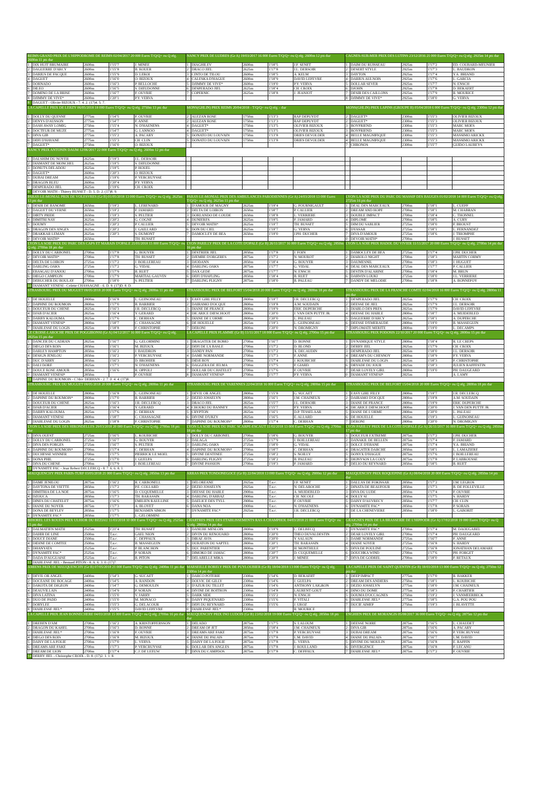| REIMS GRAND PRIX DE L'HIPPODROME DE REIMS 02/04/2017 20 000 Euros T/Q/Q+ ou Q rég. 2600m 11 pts dur | | | | | NANCY PRIX DE LUDRES (Gr A) 19/03/2017 16 000 Euros T/Q/Q+ ou Q rég. 2600m 12 pts dur | | | | | CAGNES-SUR-MER PRIX DES LUTINS 23/12/2016 21 000 Euros T/Q/Q+ ou Q rég. 2925m 14 pts dur | | | | |
| 1 | DIX HUIT BRUMAIRE | 2600m | 1'15"7 | J. MINEE | 1 | DIAGHILEV | 2600m | 1'18"5 | J.F. SENET | 1 | DAIM DU RUISSEAU | 2925m | 1'17"2 | ED. COUBARD-MEUNIER |
| 2 | DAGUERRE D'ARCY | 2600m | 1'15"8 | B. ROUER | 2 | DRACO JIEL | 2625m | 1'17"8 | J.L. DERSOIR | 2 | DESERT STYLE | 2925m | 1'17"3 | L. BAUDRON |
| 3 | DARIUS DE FACQUE | 2600m | 1'15"9 | D. LEROI | 3 | CINTO DE TILOU | 2600m | 1'18"5 | A. KELM | 3 | DAYTON | 2925m | 1'17"4 | Y.A. BRIAND |
| 4 | DAGUET | 2600m | 1'16"0 | O. BIZOUX | 4 | CALESKA D'HAGUE | 2600m | 1'18"9 | DAVID LEFEVRE | 4 | DARIUS AULNOIS | 2925m | 1'17"6 | L. GARCIA |
| 5 | DORNADO | 2600m | 1'16"3 | P. BELLOCHE | 5 | DJIMMY DE VIVE* | 2600m | 1'19"0 | P.Y. VERVA | 5 | DOLLAR SEVER | 2925m | 1'17"7 | N. ENSCH |
| 6 | DILEO | 2600m | 1'16"5 | S. DIEUDONNE | 6 | DESPERADO JIEL | 2625m | 1'18"4 | CH. CROIX | 6 | DJOHN | 2925m | 1'17"8 | D. BEKAERT |
| 7 | DOMINO DE LA BRISE | 2600m | 1'16"7 | F. OUVRIE | 7 | COPERNIC | 2625m | 1'18"8 | J. JEANJOT | 7 | DESIR DES CAILLONS | 2925m | 1'17"9 | R. MOURICE |
| 8 | DJIMMY DE VIVE* | 2600m | 1'20"1 | P.Y. VERVA | | | | | | 8 | DJIMMY DE VIVE* | 2925m | 1'18"0 | G. VERVA |
| 8 | DAGUET - Olivier BIZOUX - 7. 4. 2. (17)4. 5. 7. | | | | | | | | | | | | | |
| LA CAPELLE PRIX DE LERZY 06/05/2018 18 000 Euros T/Q/Q+ ou Q rég. 2750m 13 pts dur | | | | | MONS(GHLIN) PRIX REIMS 20/04/2018 - T/Q/Q+ ou Q rég. - dur | | | | | MONS(GHLIN) PRIX LAPINS (GROUPE B) 05/04/2018 6 000 Euros T/Q/Q+ ou Q rég. 2300m 12 pts dur | | | | |
| 1 | DOLLY DU QUESNE | 2775m | 1'14"5 | F. OUVRIE | 2 | ALEZAN ROSE | 1750m | 1'13"3 | RAF DEPUYDT | 2 | DAGUET* | 2300m | 1'15"3 | OLIVIER BIZOUX |
| 2 | DENYS D'AUSSON | 2775m | 1'14"7 | F. ANNE | 2 | ALEZAN ROSE | 1750m | 1'13"3 | RAF DEPUYDT | 2 | DAGUET* | 2300m | 1'15"3 | OLIVIER BIZOUX |
| 3 | DASH AWAY LOMIG | 2750m | 1'15"4 | N. D'HAENENS | 4 | DAGUET* | 1750m | 1'13"5 | OLIVIER BIZOUX | 3 | BOYFRIEND | 2300m | 1'15"3 | MARC MOES |
| 4 | DOCTEUR DE MUZE | 2775m | 1'14"7 | G. LANNOO | 4 | DAGUET* | 1750m | 1'13"5 | OLIVIER BIZOUX | 3 | BOYFRIEND | 2300m | 1'15"3 | MARC MOES |
| 5 | DIVA GIB | 2775m | 1'15"2 | A. PACARY | 5 | DONATO DU LOUVAIN | 1750m | 1'13"8 | DRIES DEVOLDER | 4 | BELLE MAGNIFIQUE | 2300m | 1'15"3 | MASSIMO ARICKX |
| 6 | DEFI D'HAVANE | 2775m | 1'15"3 | CH. CLIN | 5 | DONATO DU LOUVAIN | 1750m | 1'13"8 | DRIES DEVOLDER | 4 | BELLE MAGNIFIQUE | 2300m | 1'15"3 | MASSIMO ARICKX |
| 7 | DAGUET* | 2750m | 1'16"0 | O. BIZOUX | | | | | | 7 | CHRONOS | 2300m | 1'15"7 | GUIDO LAUREYS |
| NANCY PRIX ANTONIN DAUM 12/06/2017 22 000 Euros T/Q/Q+ ou Q rég. 2600m 12 pts dur | | | | | | | | | | | | | | |
| 1 | DALSHIM DU NOYER | 2625m | 1'19"3 | J.L. DERSOIR | | | | | | | | | | |
| 2 | DIAMANT DE MONCHEL | 2625m | 1'19"5 | S. DIEUDONNE | | | | | | | | | | |
| 3 | DONUTS DELADOU | 2625m | 1'19"5 | P. HOUEL | | | | | | | | | | |
| 4 | DAGUET* | 2600m | 1'20"3 | O. BIZOUX | | | | | | | | | | |
| 5 | DUBAI DREAM | 2625m | 1'19"6 | P. VERCRUYSSE | | | | | | | | | | |
| 6 | DRAGON BLEU | 2600m | 1'20"4 | P.Y. VERVA | | | | | | | | | | |
| 7 | DESPERADO JIEL | 2625m | 1'19"6 | CH. CROIX | | | | | | | | | | |
| 9 | DEVOIR MATH - Thierry BUSSET - D. 5. D. 2. (17)8. 9. | | | | | | | | | | | | | |
| PARAY-LE-MONIAL PRIX DE VOLESVRES (Gr B) 01/05/2018 13 000 Euros T/Q/Q+ ou Q rég. 2625m 13 pts dur | | | | | PARAY-LE-MONIAL PRIX DES AMBULANCES PARODIENNES (Gr A) 24/03/2018 13 000 Euros T/Q/Q+ ou Q rég. 2625m 11 pts dur | | | | | LYON LA SOIE PRIX DU PARC DU MASSIF DES BAUGES 01/02/2018 14 000 Euros T/Q/Q+ ou Q rég. 2725m 16 pts dur | | | | |
| 1 | DESIR DE BANOME | 2650m | 1'19"2 | L. LERENARD | 1 | D'AMOUR DE MAGNY | 2625m | 1'19"4 | G. FOURNIGAULT | 1 | DEAL DES MARCEAUX | 2700m | 1'18"1 | L. CUEFF |
| 2 | DAGUET DU VERNE | 2650m | 1'19"2 | F. JAMARD | 2 | DELTA DE LOIRON | 2650m | 1'18"7 | P. CALLIER | 2 | DREAM AND HOPE | 2700m | 1'18"1 | M. CHABRAN |
| 3 | DIRTY PRIDE | 2650m | 1'19"3 | S. PELTIER | 3 | DORLANDO DE COUDE | 2650m | 1'18"8 | L. VERRIERE | 3 | DOUBLE IMPACT | 2700m | 1'18"4 | C. THONNEL |
| 4 | DIMITRI NAY | 2625m | 1'20"2 | G. COGNE | 4 | DUNIERES | 2625m | 1'19"5 | F. JAMARD | 4 | DIPLOME | 2700m | 1'18"5 | A. CURY |
| 5 | DOUMY | 2625m | 1'20"2 | P. CALLIER | 5 | DEVOIR MATH* | 2625m | 1'19"7 | TH. BUSSET | 5 | DIM DU SABLIER | 2725m | 1'18"0 | F. BROUST |
| 6 | DRAGON DES ANGES | 2625m | 1'20"2 | J. GAILLARD | 6 | DON DU CIEL | 2625m | 1'19"7 | G. VERVA | 6 | DYASAR | 2725m | 1'18"1 | L. FERNANDEZ |
| 7 | DRAKKAR LEMAN | 2625m | 1'20"3 | S. DUMONT | 7 | DAMOCLEY DE BEA | 2650m | 1'19"0 | J.PH. DUCHER | 7 | DIVA D'AMOUR | 2725m | 1'18"6 | J. TRIOMPHE |
| 0 | DEVOIR MATH* | 2650m | | TH. BUSSET | | | | | | 0 | DEVOIR MATH* | 2700m | | J. BUSSET |
| LYON LA SOIE PRIX DU PARC DES CAPS ET MARAIS D'OPALE 21/01/2018 15 000 Euros T/Q/Q+ ou Q rég. 2700m 18 pts dur | | | | | LYON PARILLY PRIX DE LA COTE D'OPALE (Gr B) 26/11/2017 16 000 Euros T/Q/Q+ ou Q rég. 2850m 16 pts dur | | | | | LYON LA SOIE PRIX HADOL DU VIVIER 11/11/2017 20 000 Euros T/Q/Q+ ou Q rég. 2700m 14 pts dur | | | | |
| 1 | DOLLY DU CARBONEL | 2700m | 1'17"8 | G. BOUYER | 1 | DESTRIER JIEL | 2850m | 1'17"8 | J. FOIN | 1 | DAMOCLEY DE BEA | 2725m | 1'17"4 | J.PH. DUCHER |
| 2 | DEVOIR MATH* | 2700m | 1'17"8 | TH. BUSSET | 2 | DJEMBE D'ORGERES | 2875m | 1'17"2 | N. MOUROT | 2 | DIABOLO NIGHT | 2700m | 1'18"3 | MARTIN CORMY |
| 3 | DELTA DE LOIRON | 2725m | 1'17"2 | J. BOILLEREAU | 3 | DJODANN | 2850m | 1'18"4 | G. BOUYER | 3 | DAUMESNIL | 2700m | 1'18"3 | J. HUGUET |
| 4 | DARLING OAKS | 2725m | 1'17"2 | G. VIDAL | 4 | DARLING OAKS | 2875m | 1'17"7 | G. VIDAL | 4 | DEAL DES MARCEAUX | 2725m | 1'17"7 | P. CALLIER |
| 5 | EBASGAU D'ANJOU | 2700m | 1'17"9 | B. RUET | 5 | DAX GEDE | 2875m | 1'17"7 | N. ENSCH | 5 | DESTIN D'ALARINE | 2700m | 1'18"4 | M. BRUN |
| 6 | DIEGO CAMPEON | 2700m | 1'17"9 | MARTIAL GAUVIN | 6 | DEFI D'HAFLING | 2850m | 1'18"4 | B. RUET | 6 | DARWIN LOUKI | 2725m | 1'18"0 | J.L. VERRIERE |
| 7 | DEBUCHER DU BOULAY | 2700m | 1'18"0 | S. PELTIER | 7 | DARLING FLIGNY | 2875m | 1'18"0 | B. PALEAU | 7 | DANDY DE MELODIE | 2700m | 1'18"8 | A. BONNEFOY |
| 10 | DIAMANT VENESI - Colette CHASSAGNE - 6. D. 9. (17)D. 8. D. | | | | | | | | | | | | | |
| STRASBOURG PRIX DU MUGUET 08/05/2018 20 000 Euros T/Q/Q+ ou Q rég. 2800m 11 pts dur | | | | | STRASBOURG PRIX DE BELFORT 15/04/2018 20 000 Euros T/Q/Q+ ou Q rég. 2800m 18 pts dur | | | | | STRASBOURG PRIX DE LA FRANCHE COMTE 02/04/2018 16 000 Euros T/Q/Q+ ou Q rég. 2800m 11 pts dur | | | | |
| 1 | DE HOUELLE | 2800m | 1'16"8 | L. GUINOISEAU | 1 | EASY GIRL FILLY | 2800m | 1'19"7 | J.R. DECLERCQ | 1 | DESPERADO JIEL | 2825m | 1'17"9 | CH. CROIX |
| 2 | DAPHNE DU ROUMOIS | 2800m | 1'17"0 | B. BARBIER | 2 | DAIRAMO D'OCQUE | 2800m | 1'19"8 | A.M. SOUDAIN | 2 | DEESSE DE JIEL | 2825m | 1'17"9 | J.L. DERSOIR |
| 3 | DOUCEUR DU CHENE | 2825m | 1'16"3 | J.R. DECLERCQ | 3 | DIANE DE FRANCE | 2800m | 1'19"9 | ERIC DUPERCHE | 3 | DIABLO DES PRES | 2825m | 1'17"9 | DAVID LEFEVRE |
| 4 | DJAB D'ACIER | 2825m | 1'16"4 | Y. GERARD | 4 | DICARICE DIESCHOOT | 2800m | 1'20"0 | J. VAN DEN PUTTE JR. | 4 | DEESSE DU HABLE | 2800m | 1'18"7 | A. MUIDEBLED |
| 5 | DARBY KALOUMA | 2825m | 1'17"6 | C. DERHAN | 5 | DIANE DE L'ORME | 2800m | 1'20"0 | L. PALEAU | 5 | DAGUERRE D'ARCY | 2825m | 1'18"1 | A. DUPERCHE |
| 6 | DIAMANT VENESI* | 2800m | 1'18"7 | C. CHASSAGNE | 6 | DE HOUELLE | 2825m | 1'19"3 | L. GUINOISEAU | 6 | DEESSE D'EMERAUDE | 2800m | 1'19"0 | B. MASSEGUIN |
| 7 | DIABLESSE DU LOGIS | 2825m | 1'18"8 | F. CHRISTOPHE | 7 | DERONI | 2800m | 1'20"0 | N. DROMIGNY | 7 | DIPLOMATE MERITE | 2800m | 1'19"0 | L. DECAMPS |
| LE CROISE-LAROCHE PRIX DE POGGIBONSI (Gr A) 04/12/2017 16 000 Euros T/Q/Q+ ou Q rég. 2825m 15 pts dur | | | | | LA CAPELLE PRIX FLAMME (Gr B) 11/11/2017 18 000 Euros T/Q/Q+ ou Q rég. 2700m 15 pts dur | | | | | STRASBOURG PRIX PODOSIS 22/10/2017 20 000 Euros T/Q/Q+ ou Q rég. 2800m 15 pts dur | | | | |
| 1 | DANCER DU CADRAN | 2825m | 1'16"7 | G. GELORMINI | 1 | DRAGSTER DE BOMO | 2700m | 1'16"7 | D. BONNE | 1 | DYNAMIQUE STYLE | 2800m | 1'18"4 | R. LE CREPS |
| 2 | DIEGO DES ROIS | 2850m | 1'16"1 | M. BIZOUX | 2 | DEFI DE LA BASLE | 2700m | 1'17"2 | D. BLOND | 2 | DERBY JIEL | 2825m | 1'17"9 | CH. CROIX |
| 3 | DARLEY HAMPTON | 2850m | 1'16"2 | J. BAUDRON | 3 | DANDY PAN | 2700m | 1'17"2 | X. DECAUDIN | 3 | DESPERADO JIEL | 2825m | 1'18"0 | J.L. DERSOIR |
| 4 | DESIGN JENILOU | 2850m | 1'16"2 | P. VERCRUYSSE | 4 | DAME NORMANDE | 2700m | 1'17"3 | F. ANNE | 4 | DREAM'S DU CHESNOY | 2800m | 1'18"9 | P.Y. VERVA |
| 5 | DUC D'ARRY | 2850m | 1'16"3 | D. BROHIER | 5 | DIDJI BOY | 2700m | 1'17"4 | J. KOUBICHE | 5 | DIABLESSE DU LOGIS | 2825m | 1'18"3 | F. CHRISTOPHE |
| 6 | DALI DORE | 2825m | 1'17"1 | N. D'HAENENS | 6 | DAGGERA DE JELMA | 2700m | 1'17"5 | F. GIARD | 6 | DRYADE DU JOUR | 2825m | 1'18"3 | JULIEN RAFFESTIN |
| 7 | DOUCE ROSE AMOUR | 2850m | 1'16"6 | R. OPPOLI | 7 | DOLLAR DU CHATELET | 2700m | 1'17"6 | F. OUVRIE | 7 | DEAR LOVELY GIRL | 2800m | 1'19"0 | PH. DAUGEARD |
| 0 | DIAMANT VENESI* | 2850m | | F. OUVRIE | 8 | DIAMANT VENESI* | 2700m | 1'17"7 | P.Y. VERVA | 0 | DIAMANT VENESI* | 2825m | | A. LAMY |
| 11 | DAPHNE DU ROUMOIS - C?dric DERHAN - 2. 7. 0. 4. 4. (17)8. | | | | | | | | | | | | | |
| STRASBOURG PRIX DU MUGUET 08/05/2018 20 000 Euros T/Q/Q+ ou Q rég. 2800m 11 pts dur | | | | | STRASBOURG PRIX DE VARENNES 22/04/2018 16 000 Euros T/Q/Q+ ou Q rég. 2800m 15 pts dur | | | | | STRASBOURG PRIX DE BELFORT 15/04/2018 20 000 Euros T/Q/Q+ ou Q rég. 2800m 18 pts dur | | | | |
| 1 | DE HOUELLE | 2800m | 1'16"8 | L. GUINOISEAU | 1 | DEVIL OR ANGEL | 2800m | 1'15"8 | G. SUCAET | 1 | EASY GIRL FILLY | 2800m | 1'19"7 | J.R. DECLERCQ |
| 2 | DAPHNE DU ROUMOIS* | 2800m | 1'17"0 | B. BARBIER | 2 | DEZIO JOSSELYN | 2800m | 1'16"1 | J.M. CHAINEUX | 2 | DAIRAMO D'OCQUE | 2800m | 1'19"8 | A.M. SOUDAIN |
| 3 | DOUCEUR DU CHENE | 2825m | 1'16"3 | J.R. DECLERCQ | 3 | DRACO JIEL | 2825m | 1'15"7 | J.L. DERSOIR | 3 | DIANE DE FRANCE | 2800m | 1'19"9 | ERIC DUPERCHE |
| 4 | DJAB D'ACIER | 2825m | 1'16"4 | Y. GERARD | 4 | CHOUKI DU BANNEY | 2825m | 1'15"7 | P.Y. VERVA | 4 | DICARICE DIESCHOOT | 2800m | 1'20"0 | J. VAN DEN PUTTE JR. |
| 5 | DARBY KALOUMA | 2825m | 1'17"6 | C. DERHAN | 5 | CRYPTON | 2825m | 1'16"1 | D.P. TESSELAAR | 5 | DIANE DE L'ORME | 2800m | 1'20"0 | L. PALEAU |
| 6 | DIAMANT VENESI | 2800m | 1'18"7 | C. CHASSAGNE | 6 | DIVINE D'URZY | 2825m | 1'16"5 | E. ALLARD | 6 | DE HOUELLE | 2825m | 1'19"3 | L. GUINOISEAU |
| 7 | DIABLESSE DU LOGIS | 2825m | 1'18"8 | F. CHRISTOPHE | 7 | DAPHNE DU ROUMOIS* | 2800m | 1'17"4 | C. DERHAN | 7 | DERONI | 2800m | 1'20"0 | N. DROMIGNY |
| LYON LA SOIE PRIX DES HIRONDELLES 29/03/2018 20 000 Euros T/Q/Q+ ou Q rég. 2700m 18 pts dur | | | | | LYON LA SOIE PRIX DU PARC SCARPE-ESCAUT 11/02/2018 13 000 Euros T/Q/Q+ ou Q rég. 2700m 18 pts dur | | | | | LYON PARILLY PRIX DE LA COTE D'OPALE (Gr A) 26/11/2017 16 000 Euros T/Q/Q+ ou Q rég. 2850m 17 pts dur | | | | |
| 1 | DIVA OUEST | 2725m | 1'16"5 | L. KOUBICHE | 1 | DOLLY DU CARBONEL | 2700m | 1'18"6 | G. BOUYER | 1 | DOUCEUR EXTREME | 2875m | 1'17"2 | J.PH. DUCHER |
| 2 | DOLLY DU CARBONEL | 2725m | 1'16"7 | G. BOUYER | 2 | DALAGA | 2725m | 1'17"9 | J. BOILLEREAU | 2 | DANAKIL DE BELLEN | 2875m | 1'17"4 | F. JAMARD |
| 3 | DIVA DES FORGES | 2725m | 1'16"7 | S. PELTIER | 3 | DARLING OAKS | 2725m | 1'18"0 | G. VIDAL | 3 | DOLCE D'EBANE | 2875m | 1'17"4 | Y.A. BRIAND |
| 4 | DAPHNE DU ROUMOIS* | 2700m | 1'17"4 | C. DERHAN | 4 | DAPHNE DU ROUMOIS* | 2700m | 1'18"7 | C. DERHAN | 4 | DRAGSTER DARCHE | 2850m | 1'18"1 | L. LAMAZIERE |
| 5 | DUCHESSE WINNER | 2700m | 1'17"5 | PIERRICK LE MOEL | 5 | DIVINE DESTINEE | 2725m | 1'18"2 | S. NOILLY | 5 | DONYX D'HAGUE | 2875m | 1'17"6 | J. BOILLEREAU |
| 6 | DONA PHIL | 2725m | 1'17"0 | J. GUELPA | 6 | DARLING FLIGNY | 2725m | 1'18"2 | B. PALEAU | 6 | DIONYSOS LA COUY | 2875m | 1'17"8 | P. LABROUSSE |
| 7 | DIVA DU CHENE | 2700m | 1'17"9 | J. BOILLEREAU | 7 | DIVINE PASSION | 2700m | 1'19"3 | F. JAMARD | 7 | DELIO DU REYNARD | 2850m | 1'18"5 | B. RUET |
| 12 | DYNAMITE FAC - Jean Robert DECLERCQ - 8. 7. 6. 6. 8. 1. | | | | | | | | | | | | | |
| MAUQUENCHY PRIX PARIS-TURF 03/05/2018 21 000 Euros T/Q/Q+ ou Q rég. 2850m 13 pts dur | | | | | ARRAS PRIX TONDONEGOCE (Gr B) 22/04/2018 13 000 Euros T/Q/Q+ ou Q rég. 2900m 12 pts dur | | | | | MAUQUENCHY PRIX ROQUEPINE (Gr A) 08/04/2018 20 000 Euros T/Q/Q+ ou Q rég. 2850m 14 pts dur | | | | |
| 1 | DAME JENILOU | 2875m | 1'16"2 | R. CARBONELL | 1 | DELOREANE | 2925m | T.n.c. | J.F. SENET | 1 | DALLAS DE FOKISSAR | 2850m | 1'17"2 | J.M. LEGROS |
| 2 | DAYTONA DE VIETTE | 2850m | 1'17"2 | P.E. COLLARD | 2 | DEZIO JOSSELYN | 2925m | T.n.c. | N. DELAROCHE | 2 | DINATA DE BEAUFOUR | 2850m | 1'17"3 | B. DE FOLLEVILLE |
| 3 | DIMITRIA DE LA NOE | 2875m | 1'16"5 | D. CUQUEMELLE | 3 | DEESSE DU HABLE | 2900m | T.n.c. | A. MUIDEBLED | 3 | DIVA DU LUDE | 2850m | 1'17"4 | F. OUVRIE |
| 4 | DZOUCA | 2850m | 1'17"3 | TH. BARASSIN | 4 | DARLING D'ARBAZ | 2900m | T.n.c. | CH. NICOLE | 4 | DOLLY SI | 2850m | 1'17"5 | S. HARDY |
| 5 | DINES DU CHATELET | 2875m | 1'16"6 | EMILIEN RAULLINE | 5 | DAELICE DES TYLL | 2900m | T.n.c. | F. OUVRIE | 5 | DAISY D'AUVRECY | 2850m | 1'17"7 | CH. CLIN |
| 6 | DIANE DU NOYER | 2875m | 1'17"3 | A. BLOYET | 6 | DANA NOA | 2900m | T.n.c. | N. D'HAENENS | 6 | DYNAMITE FAC* | 2850m | 1'17"8 | P. SORAIS |
| 7 | DONA DE BEYLEV | 2850m | 1'17"5 | BENJAMIN SIMON | 7 | DYNAMITE FAC* | 2925m | T.n.c. | J.R. DECLERCQ | 7 | DE LA CHENEVIERE | 2850m | 1'18"0 | L. GABORIT |
| 8 | DYNAMITE FAC* | 2850m | 1'17"5 | L. GELORMINI | | | | | | | | | | |
| BIHOREL LES ROUEN PRIX ULHIOR DU BEZIAU 11/03/2018 10 000 Euros T/Q/Q+ ou Q rég. 2525m 15 pts dur | | | | | CHARTRES PRIX DES ETABLISSEMENTS RAS A CHAMPHOL 04/03/2018 21 000 Euros T/Q/Q+ ou Q rég. 2800m 14 pts dur | | | | | GRAIGNES PRIX DE LA BRASSERIE DE L'HIPPODR (Gr A) 17/02/2018 19 000 Euros T/Q/Q+ ou Q rég. 2700m 14 pts dur | | | | |
| 1 | DALMATIEN MATH | 2525m | 1'21"4 | TH. BUSSET | 1 | DANUBE MESLOIS | 2800m | 1'19"9 | C. DELBECQ | 1 | DYNAMITE FAC* | 2700m | 1'17"4 | M. DAOUGABEL |
| 2 | DAHIR DE LINE | 2500m | T.n.c. | GAEL NION | 2 | DIVIN DU RENOUARD | 2800m | 1'20"0 | THEO DUVALDESTIN | 2 | DEAR LOVELY GIRL | 2700m | 1'17"4 | PH. DAUGEARD |
| 3 | DOUCE DIANE | 2500m | T.n.c. | C. DEFFAUX | 3 | DIRAE AVIS | 2800m | 1'20"0 | Y. SALAUN | 3 | DAME NORMANDE | 2725m | 1'16"7 | F. ANNE |
| 4 | DIDINE DE COMTEE | 2500m | T.n.c. | B. MASSEGUIN | 4 | DURATON DU SAPTEL | 2800m | 1'20"1 | TH. BARASSIN | 4 | DIANE SOYER | 2725m | 1'16"8 | S. HARDY |
| 5 | DHANYATA | 2525m | T.n.c. | P. BLANCHON | 5 | DUC PARENTIER | 2800m | 1'20"7 | H. MONTHULE | 5 | DIVA DE POULINE | 2725m | 1'16"8 | JONATHAN DELAMARE |
| 6 | DYNAMITE FAC* | 2525m | T.n.c. | P. SORAIS | 6 | DIMOKO DE JAMAC | 2800m | 1'20"7 | D. CUQUEMELLE | 6 | DOUCHKA WIND | 2700m | 1'17"6 | PH. FORGET |
| 7 | DADA D'AUGUAISE | 2525m | T.n.c. | B. PITON | 7 | DELABELLE MIKA | 2800m | 1'20"8 | J. MINEE | 7 | DIVA DE GODREL | 2700m | 1'18"0 | F. RETAUX |
| 13 | DIABLESSE JIEL - Bernard PITON - 8. A. 6. 3. 0. (17)7. | | | | | | | | | | | | | |
| AMIENS PRIX DE MAUQUENCHY (Gr B) 07/05/2018 21 000 Euros T/Q/Q+ ou Q rég. 2400m 11 pts dur | | | | | MARSEILLE BORELY PRIX DE PUYLOUBIER (Gr B) 18/04/2018 13 000 Euros T/Q/Q+ ou Q rég. 2300m 14 pts dur | | | | | LA CAPELLE PRIX DE SAINT QUENTIN (Gr B) 18/03/2018 13 000 Euros T/Q/Q+ ou Q rég. 2750m 12 pts dur | | | | |
| 1 | DEVIL OR ANGEL | 2400m | 1'14"3 | G. SUCAET | 1 | DARCO POTERIE | 2300m | 1'14"6 | D. BEKAERT | 1 | DEEP IMPACT | 2775m | 1'17"0 | R. BAKKER |
| 2 | DOCEANE DU BOCAGE | 2400m | 1'14"5 | A. RANDON | 2 | DOLVIC DE GILLY | 2300m | 1'14"6 | J. GUELPA | 2 | DREAM DES ANDIERS | 2750m | 1'18"1 | L. KOUBICHE |
| 3 | DAKOTA DE DIGEON | 2400m | 1'14"7 | G. DEMOULIN | 3 | D'AZUR DU TILLET | 2300m | 1'14"6 | ANTHONY LAIGRON | 3 | DEZIO JOSSELYN | 2775m | 1'18"0 | J.M. CHAINEUX |
| 4 | DEAUVILLAIS | 2400m | 1'14"9 | P. SORAIS | 4 | DIVINE DE BOITRON | 2300m | 1'14"8 | LAURENT GOUT | 4 | DINO DU DOME | 2775m | 1'18"3 | F. CHARTIER |
| 5 | DIVA LATINA | 2400m | 1'15"0 | V. JARRY | 5 | DARK SIDE | 2300m | 1'15"2 | N. ENSCH | 5 | DOUMA D'OCCAGNES | 2750m | 1'19"2 | J. VANMEERBECK |
| 6 | DUO DE PADD | 2400m | 1'15"0 | M. MONACO | 6 | DAISY PIQUENARD | 2300m | 1'15"6 | F. VITALI | 6 | DIABLESSE JIEL* | 2775m | 1'18"5 | G.A. POU POU |
| 7 | DORYLEE | 2400m | 1'15"3 | G. DELACOUR | 7 | DEFI DU REYNARD | 2300m | 1'15"6 | J. UROZ | 7 | DUCIE AIMEF | 2750m | 1'19"3 | J. BLAVETTE |
| 8 | DIABLESSE JIEL* | 2400m | 1'15"5 | DAVID LEFEVRE | 0 | DIABLESSE JIEL* | 2300m | | R. MOURICE | | | | | |
| LA CAPELLE PRIX JEAN BONNECHERE 04/03/2018 15 000 Euros T/Q/Q+ ou Q rég. 2700m 16 pts dur | | | | | MAUQUENCHY PRIX INO LUDOIS (Gr B) 23/02/2018 19 000 Euros T/Q/Q+ ou Q rég. 2850m 18 pts dur | | | | | ENGHIEN PRIX DE MORANGIS 05/08/2017 36 000 Euros T/Q/Q+ ou Q rég. 2875m 12 pts dur | | | | |
| 1 | DREBEN D'AM | 2700m | 1'16"2 | A. KRISTOFFERSSON | 1 | DELADO | 2875m | 1'17"5 | S. LALOUM | 1 | DEESSE NOIRE | 2875m | 1'16"5 | L. CHAUDET |
| 2 | DRAGON DU KAHEL | 2700m | 1'16"3 | D. BONNE | 2 | DREAM OF JET | 2850m | 1'18"4 | J.M. CHAINEUX | 2 | DIVA GIB | 2875m | 1'16"6 | A. PACARY |
| 3 | DIABLESSE JIEL* | 2700m | 1'16"8 | F. OUVRIE | 3 | DREAMS ARE FAKE | 2875m | 1'17"8 | P. VERCRUYSSE | 3 | DUBAI DREAM | 2875m | 1'16"6 | P. VERCRUYSSE |
| 4 | DIEGO DES ROIS | 2700m | 1'16"8 | M. BIZOUX | 4 | DIANE DU PALAIS | 2875m | 1'17"8 | L.M. DAVID | 4 | DIANE DU PALAIS | 2875m | 1'16"7 | L.M. DAVID |
| 5 | DAISY DE LA FOLIE | 2700m | 1'17"0 | L. VERVA | 5 | DAISY DE LA FOLIE | 2875m | 1'17"8 | L. VERVA | 5 | DIVINE DU MOULIN | 2875m | 1'16"8 | E. RAFFIN |
| 6 | DREAMS ARE FAKE | 2700m | 1'17"3 | P. VERCRUYSSE | 6 | DOLLAR DES ANGLES | 2875m | 1'17"8 | J. ROULLAND | 6 | DIVERGENCE | 2875m | 1'16"8 | F. LECANU |
| 7 | DREAM DE LION | 2700m | 1'17"4 | C.J. DE LEEUW | 7 | DIVA DU CAMPDOS | 2875m | 1'17"8 | C. DEFFAUX | 7 | DIABLESSE JIEL* | 2875m | 1'17"2 | F. OUVRIE |
| 14 | DERBY JIEL - Christophe CROIX - D. 8. (17)2. 1. 1. 8. | | | | | | | | | | | | | |